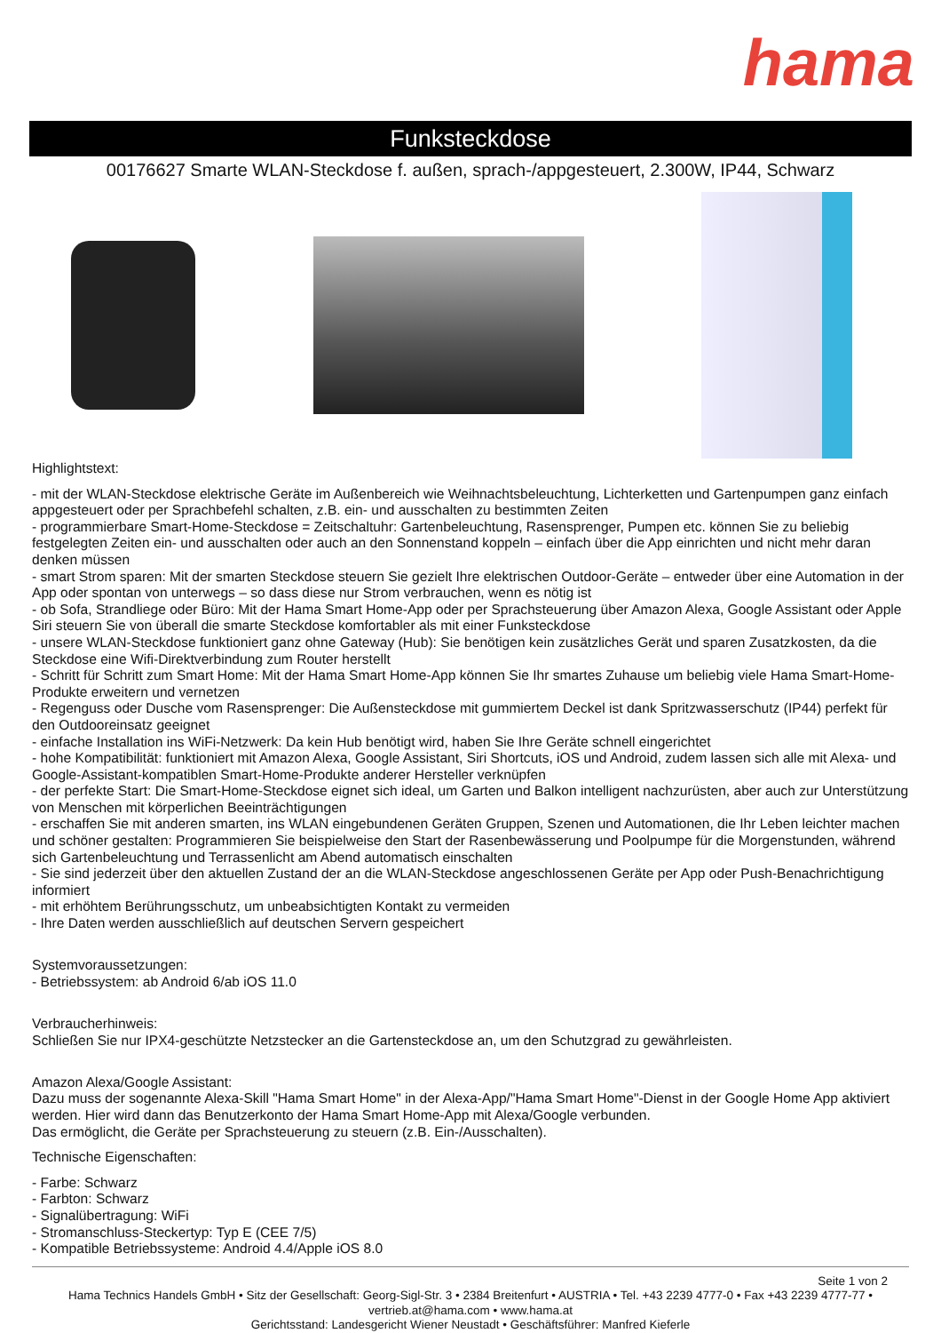hama
Funksteckdose
00176627 Smarte WLAN-Steckdose f. außen, sprach-/appgesteuert, 2.300W, IP44, Schwarz
Highlightstext:
- mit der WLAN-Steckdose elektrische Geräte im Außenbereich wie Weihnachtsbeleuchtung, Lichterketten und Gartenpumpen ganz einfach appgesteuert oder per Sprachbefehl schalten, z.B. ein- und ausschalten zu bestimmten Zeiten
- programmierbare Smart-Home-Steckdose = Zeitschaltuhr: Gartenbeleuchtung, Rasensprenger, Pumpen etc. können Sie zu beliebig festgelegten Zeiten ein- und ausschalten oder auch an den Sonnenstand koppeln – einfach über die App einrichten und nicht mehr daran denken müssen
- smart Strom sparen: Mit der smarten Steckdose steuern Sie gezielt Ihre elektrischen Outdoor-Geräte – entweder über eine Automation in der App oder spontan von unterwegs – so dass diese nur Strom verbrauchen, wenn es nötig ist
- ob Sofa, Strandliege oder Büro: Mit der Hama Smart Home-App oder per Sprachsteuerung über Amazon Alexa, Google Assistant oder Apple Siri steuern Sie von überall die smarte Steckdose komfortabler als mit einer Funksteckdose
- unsere WLAN-Steckdose funktioniert ganz ohne Gateway (Hub): Sie benötigen kein zusätzliches Gerät und sparen Zusatzkosten, da die Steckdose eine Wifi-Direktverbindung zum Router herstellt
- Schritt für Schritt zum Smart Home: Mit der Hama Smart Home-App können Sie Ihr smartes Zuhause um beliebig viele Hama Smart-Home-Produkte erweitern und vernetzen
- Regenguss oder Dusche vom Rasensprenger: Die Außensteckdose mit gummiertem Deckel ist dank Spritzwasserschutz (IP44) perfekt für den Outdooreinsatz geeignet
- einfache Installation ins WiFi-Netzwerk: Da kein Hub benötigt wird, haben Sie Ihre Geräte schnell eingerichtet
- hohe Kompatibilität: funktioniert mit Amazon Alexa, Google Assistant, Siri Shortcuts, iOS und Android, zudem lassen sich alle mit Alexa- und Google-Assistant-kompatiblen Smart-Home-Produkte anderer Hersteller verknüpfen
- der perfekte Start: Die Smart-Home-Steckdose eignet sich ideal, um Garten und Balkon intelligent nachzurüsten, aber auch zur Unterstützung von Menschen mit körperlichen Beeinträchtigungen
- erschaffen Sie mit anderen smarten, ins WLAN eingebundenen Geräten Gruppen, Szenen und Automationen, die Ihr Leben leichter machen und schöner gestalten: Programmieren Sie beispielweise den Start der Rasenbewässerung und Poolpumpe für die Morgenstunden, während sich Gartenbeleuchtung und Terrassenlicht am Abend automatisch einschalten
- Sie sind jederzeit über den aktuellen Zustand der an die WLAN-Steckdose angeschlossenen Geräte per App oder Push-Benachrichtigung informiert
- mit erhöhtem Berührungsschutz, um unbeabsichtigten Kontakt zu vermeiden
- Ihre Daten werden ausschließlich auf deutschen Servern gespeichert
Systemvoraussetzungen:
- Betriebssystem: ab Android 6/ab iOS 11.0
Verbraucherhinweis:
Schließen Sie nur IPX4-geschützte Netzstecker an die Gartensteckdose an, um den Schutzgrad zu gewährleisten.
Amazon Alexa/Google Assistant:
Dazu muss der sogenannte Alexa-Skill "Hama Smart Home" in der Alexa-App/"Hama Smart Home"-Dienst in der Google Home App aktiviert werden. Hier wird dann das Benutzerkonto der Hama Smart Home-App mit Alexa/Google verbunden.
Das ermöglicht, die Geräte per Sprachsteuerung zu steuern (z.B. Ein-/Ausschalten).
Technische Eigenschaften:
- Farbe: Schwarz
- Farbton: Schwarz
- Signalübertragung: WiFi
- Stromanschluss-Steckertyp: Typ E (CEE 7/5)
- Kompatible Betriebssysteme: Android 4.4/Apple iOS 8.0
Seite 1 von 2
Hama Technics Handels GmbH • Sitz der Gesellschaft: Georg-Sigl-Str. 3 • 2384 Breitenfurt • AUSTRIA • Tel. +43 2239 4777-0 • Fax +43 2239 4777-77 •
vertrieb.at@hama.com • www.hama.at
Gerichtsstand: Landesgericht Wiener Neustadt • Geschäftsführer: Manfred Kieferle